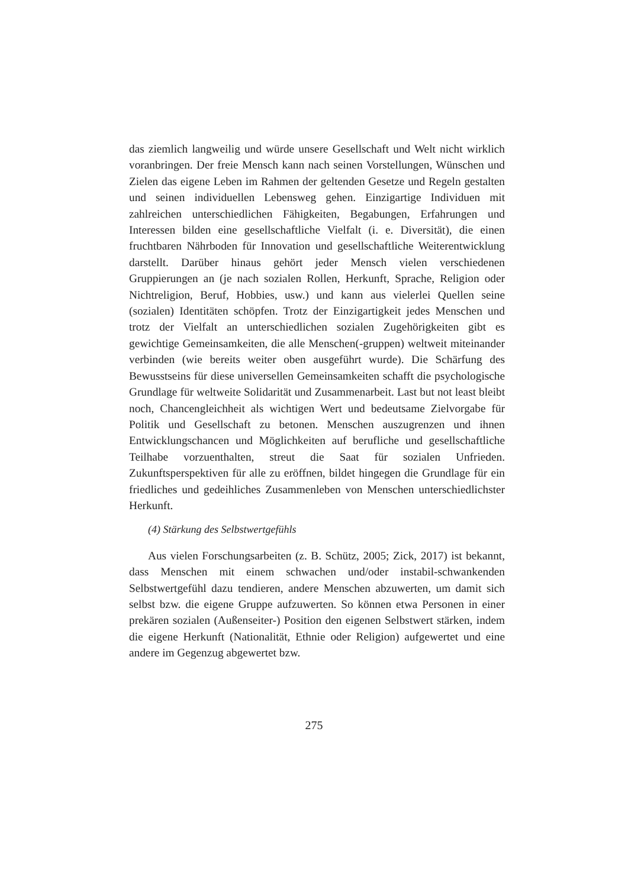das ziemlich langweilig und würde unsere Gesellschaft und Welt nicht wirklich voranbringen. Der freie Mensch kann nach seinen Vorstellungen, Wünschen und Zielen das eigene Leben im Rahmen der geltenden Gesetze und Regeln gestalten und seinen individuellen Lebensweg gehen. Einzigartige Individuen mit zahlreichen unterschiedlichen Fähigkeiten, Begabungen, Erfahrungen und Interessen bilden eine gesellschaftliche Vielfalt (i. e. Diversität), die einen fruchtbaren Nährboden für Innovation und gesellschaftliche Weiterentwicklung darstellt. Darüber hinaus gehört jeder Mensch vielen verschiedenen Gruppierungen an (je nach sozialen Rollen, Herkunft, Sprache, Religion oder Nichtreligion, Beruf, Hobbies, usw.) und kann aus vielerlei Quellen seine (sozialen) Identitäten schöpfen. Trotz der Einzigartigkeit jedes Menschen und trotz der Vielfalt an unterschiedlichen sozialen Zugehörigkeiten gibt es gewichtige Gemeinsamkeiten, die alle Menschen(-gruppen) weltweit miteinander verbinden (wie bereits weiter oben ausgeführt wurde). Die Schärfung des Bewusstseins für diese universellen Gemeinsamkeiten schafft die psychologische Grundlage für weltweite Solidarität und Zusammenarbeit. Last but not least bleibt noch, Chancengleichheit als wichtigen Wert und bedeutsame Zielvorgabe für Politik und Gesellschaft zu betonen. Menschen auszugrenzen und ihnen Entwicklungschancen und Möglichkeiten auf berufliche und gesellschaftliche Teilhabe vorzuenthalten, streut die Saat für sozialen Unfrieden. Zukunftsperspektiven für alle zu eröffnen, bildet hingegen die Grundlage für ein friedliches und gedeihliches Zusammenleben von Menschen unterschiedlichster Herkunft.
(4) Stärkung des Selbstwertgefühls
Aus vielen Forschungsarbeiten (z. B. Schütz, 2005; Zick, 2017) ist bekannt, dass Menschen mit einem schwachen und/oder instabil-schwankenden Selbstwertgefühl dazu tendieren, andere Menschen abzuwerten, um damit sich selbst bzw. die eigene Gruppe aufzuwerten. So können etwa Personen in einer prekären sozialen (Außenseiter-) Position den eigenen Selbstwert stärken, indem die eigene Herkunft (Nationalität, Ethnie oder Religion) aufgewertet und eine andere im Gegenzug abgewertet bzw.
275